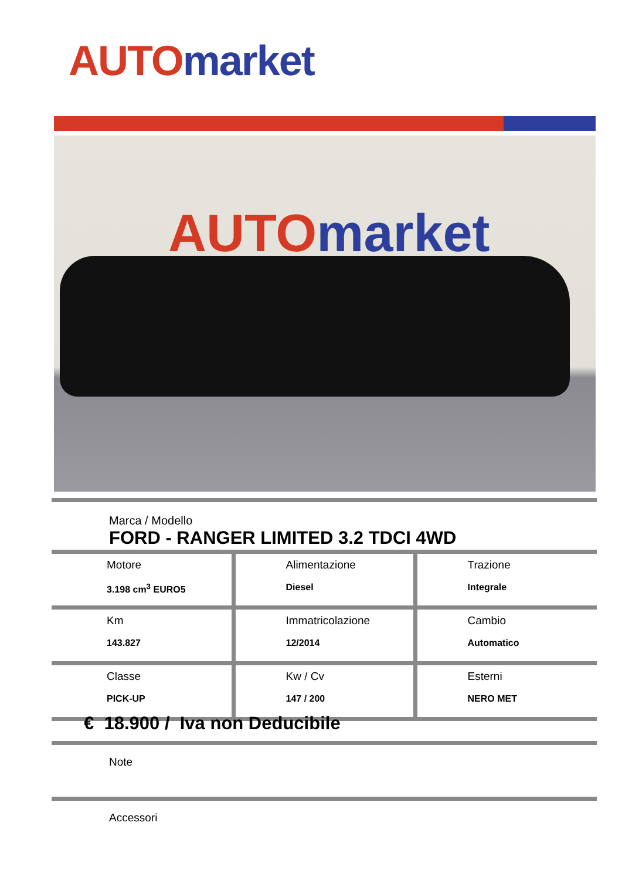AUTO market
AUTO market
Marca / Modello
FORD - RANGER LIMITED 3.2 TDCI 4WD
| Motore 3.198 cm<sup>3</sup> EURO5 | Alimentazione Diesel | Trazione Integrale |
| Km 143.827 | Immatricolazione 12/2014 | Cambio Automatico |
| Classe PICK-UP | Kw / Cv 147 / 200 | Esterni NERO MET |
€ 18.900 / Iva non Deducibile
Note
Accessori